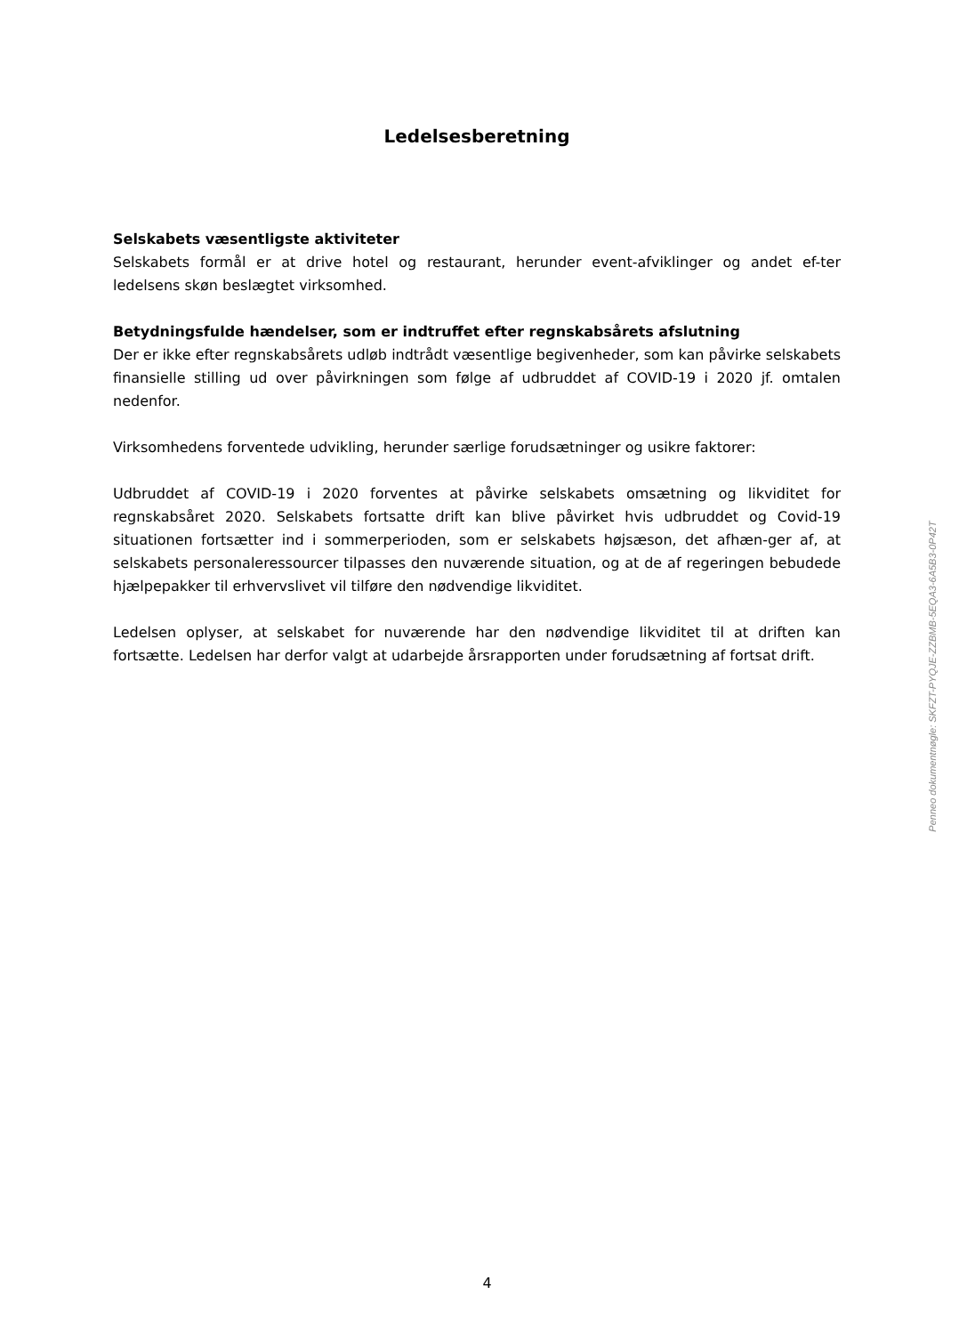Ledelsesberetning
Selskabets væsentligste aktiviteter
Selskabets formål er at drive hotel og restaurant, herunder event-afviklinger og andet ef-ter ledelsens skøn beslægtet virksomhed.
Betydningsfulde hændelser, som er indtruffet efter regnskabsårets afslutning
Der er ikke efter regnskabsårets udløb indtrådt væsentlige begivenheder, som kan påvirke selskabets finansielle stilling ud over påvirkningen som følge af udbruddet af COVID-19 i 2020 jf. omtalen nedenfor.
Virksomhedens forventede udvikling, herunder særlige forudsætninger og usikre faktorer:
Udbruddet af COVID-19 i 2020 forventes at påvirke selskabets omsætning og likviditet for regnskabsåret 2020. Selskabets fortsatte drift kan blive påvirket hvis udbruddet og Covid-19 situationen fortsætter ind i sommerperioden, som er selskabets højsæson, det afhæn-ger af, at selskabets personaleressourcer tilpasses den nuværende situation, og at de af regeringen bebudede hjælpepakker til erhvervslivet vil tilføre den nødvendige likviditet.
Ledelsen oplyser, at selskabet for nuværende har den nødvendige likviditet til at driften kan fortsætte. Ledelsen har derfor valgt at udarbejde årsrapporten under forudsætning af fortsat drift.
Penneo dokumentnøgle: SKFZT-PYQJE-ZZBMB-5EQA3-6A5B3-0P42T
4